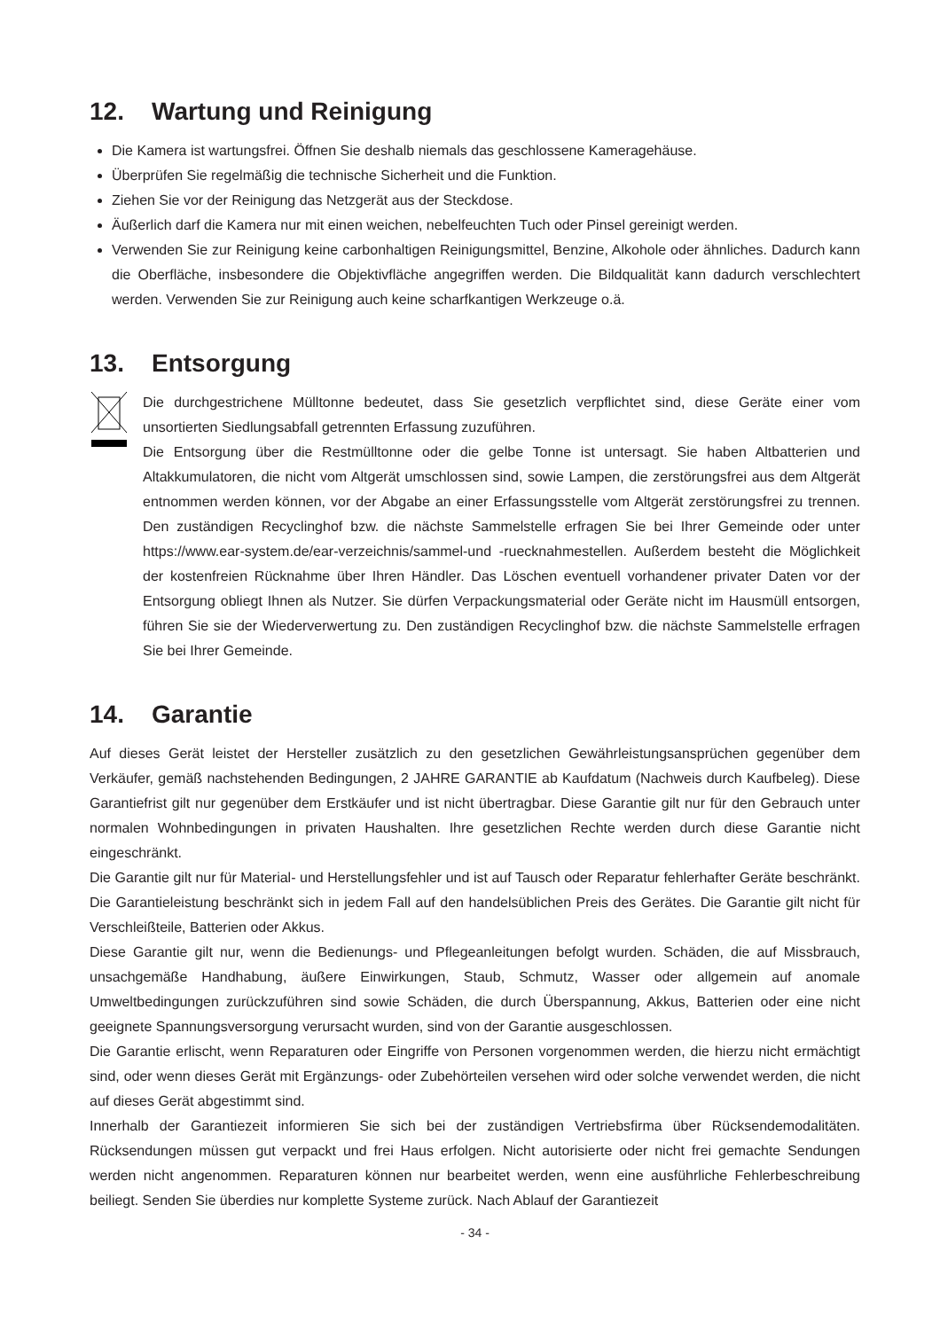12. Wartung und Reinigung
Die Kamera ist wartungsfrei. Öffnen Sie deshalb niemals das geschlossene Kameragehäuse.
Überprüfen Sie regelmäßig die technische Sicherheit und die Funktion.
Ziehen Sie vor der Reinigung das Netzgerät aus der Steckdose.
Äußerlich darf die Kamera nur mit einen weichen, nebelfeuchten Tuch oder Pinsel gereinigt werden.
Verwenden Sie zur Reinigung keine carbonhaltigen Reinigungsmittel, Benzine, Alkohole oder ähnliches. Dadurch kann die Oberfläche, insbesondere die Objektivfläche angegriffen werden. Die Bildqualität kann dadurch verschlechtert werden. Verwenden Sie zur Reinigung auch keine scharfkantigen Werkzeuge o.ä.
13. Entsorgung
Die durchgestrichene Mülltonne bedeutet, dass Sie gesetzlich verpflichtet sind, diese Geräte einer vom unsortierten Siedlungsabfall getrennten Erfassung zuzuführen.
Die Entsorgung über die Restmülltonne oder die gelbe Tonne ist untersagt. Sie haben Altbatterien und Altakkumulatoren, die nicht vom Altgerät umschlossen sind, sowie Lampen, die zerstörungsfrei aus dem Altgerät entnommen werden können, vor der Abgabe an einer Erfassungsstelle vom Altgerät zerstörungsfrei zu trennen. Den zuständigen Recyclinghof bzw. die nächste Sammelstelle erfragen Sie bei Ihrer Gemeinde oder unter https://www.ear-system.de/ear-verzeichnis/sammel-und -ruecknahmestellen. Außerdem besteht die Möglichkeit der kostenfreien Rücknahme über Ihren Händler. Das Löschen eventuell vorhandener privater Daten vor der Entsorgung obliegt Ihnen als Nutzer. Sie dürfen Verpackungsmaterial oder Geräte nicht im Hausmüll entsorgen, führen Sie sie der Wiederverwertung zu. Den zuständigen Recyclinghof bzw. die nächste Sammelstelle erfragen Sie bei Ihrer Gemeinde.
14. Garantie
Auf dieses Gerät leistet der Hersteller zusätzlich zu den gesetzlichen Gewährleistungsansprüchen gegenüber dem Verkäufer, gemäß nachstehenden Bedingungen, 2 JAHRE GARANTIE ab Kaufdatum (Nachweis durch Kaufbeleg). Diese Garantiefrist gilt nur gegenüber dem Erstkäufer und ist nicht übertragbar. Diese Garantie gilt nur für den Gebrauch unter normalen Wohnbedingungen in privaten Haushalten. Ihre gesetzlichen Rechte werden durch diese Garantie nicht eingeschränkt.
Die Garantie gilt nur für Material- und Herstellungsfehler und ist auf Tausch oder Reparatur fehlerhafter Geräte beschränkt. Die Garantieleistung beschränkt sich in jedem Fall auf den handelsüblichen Preis des Gerätes. Die Garantie gilt nicht für Verschleißteile, Batterien oder Akkus.
Diese Garantie gilt nur, wenn die Bedienungs- und Pflegeanleitungen befolgt wurden. Schäden, die auf Missbrauch, unsachgemäße Handhabung, äußere Einwirkungen, Staub, Schmutz, Wasser oder allgemein auf anomale Umweltbedingungen zurückzuführen sind sowie Schäden, die durch Überspannung, Akkus, Batterien oder eine nicht geeignete Spannungsversorgung verursacht wurden, sind von der Garantie ausgeschlossen.
Die Garantie erlischt, wenn Reparaturen oder Eingriffe von Personen vorgenommen werden, die hierzu nicht ermächtigt sind, oder wenn dieses Gerät mit Ergänzungs- oder Zubehörteilen versehen wird oder solche verwendet werden, die nicht auf dieses Gerät abgestimmt sind.
Innerhalb der Garantiezeit informieren Sie sich bei der zuständigen Vertriebsfirma über Rücksendemodalitäten. Rücksendungen müssen gut verpackt und frei Haus erfolgen. Nicht autorisierte oder nicht frei gemachte Sendungen werden nicht angenommen. Reparaturen können nur bearbeitet werden, wenn eine ausführliche Fehlerbeschreibung beiliegt. Senden Sie überdies nur komplette Systeme zurück. Nach Ablauf der Garantiezeit
- 34 -